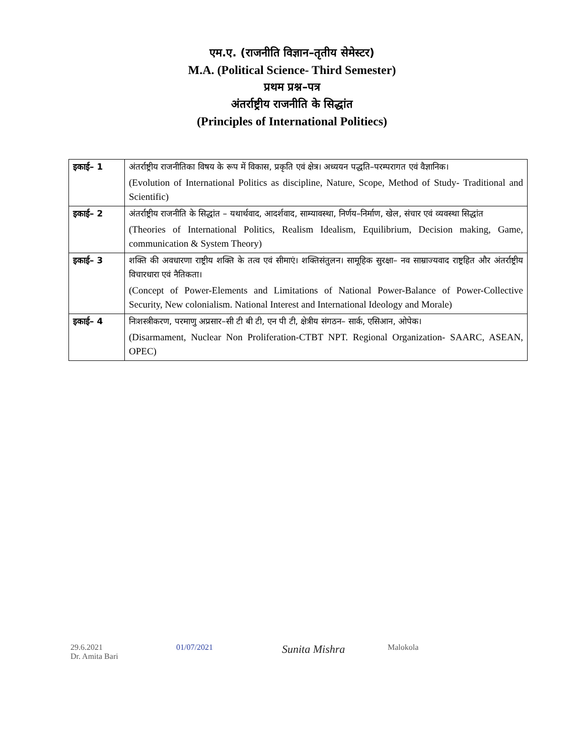एम.ए. (राजनीति विज्ञान–तृतीय सेमेस्टर)
M.A. (Political Science- Third Semester)
प्रथम प्रश्न–पत्र
अंतर्राष्ट्रीय राजनीति के सिद्धांत
(Principles of International Politiecs)
| इकाई– 1 | अंतर्राष्ट्रीय राजनीतिका विषय के रूप में विकास, प्रकृति एवं क्षेत्र। अध्ययन पद्धति–परम्परागत एवं वैज्ञानिक। (Evolution of International Politics as discipline, Nature, Scope, Method of Study- Traditional and Scientific) |
| इकाई– 2 | अंतर्राष्ट्रीय राजनीति के सिद्धांत – यथार्थवाद, आदर्शवाद, साम्यावस्था, निर्णय–निर्माण, खेल, संचार एवं व्यवस्था सिद्धांत (Theories of International Politics, Realism Idealism, Equilibrium, Decision making, Game, communication & System Theory) |
| इकाई– 3 | शक्ति की अवधारणा राष्ट्रीय शक्ति के तत्व एवं सीमाएं। शक्तिसंतुलन। सामूहिक सुरक्षा– नव साम्राज्यवाद राष्ट्रहित और अंतर्राष्ट्रीय विचारधारा एवं नैतिकता। (Concept of Power-Elements and Limitations of National Power-Balance of Power-Collective Security, New colonialism. National Interest and International Ideology and Morale) |
| इकाई– 4 | निःशस्त्रीकरण, परमाणु अप्रसार–सी टी बी टी, एन पी टी, क्षेत्रीय संगठन– सार्क, एसिआन, ओपेक। (Disarmament, Nuclear Non Proliferation-CTBT NPT. Regional Organization- SAARC, ASEAN, OPEC) |
29.6.2021
Dr. Amita Bari
01/07/2021
Sunita Mishra
Malokola